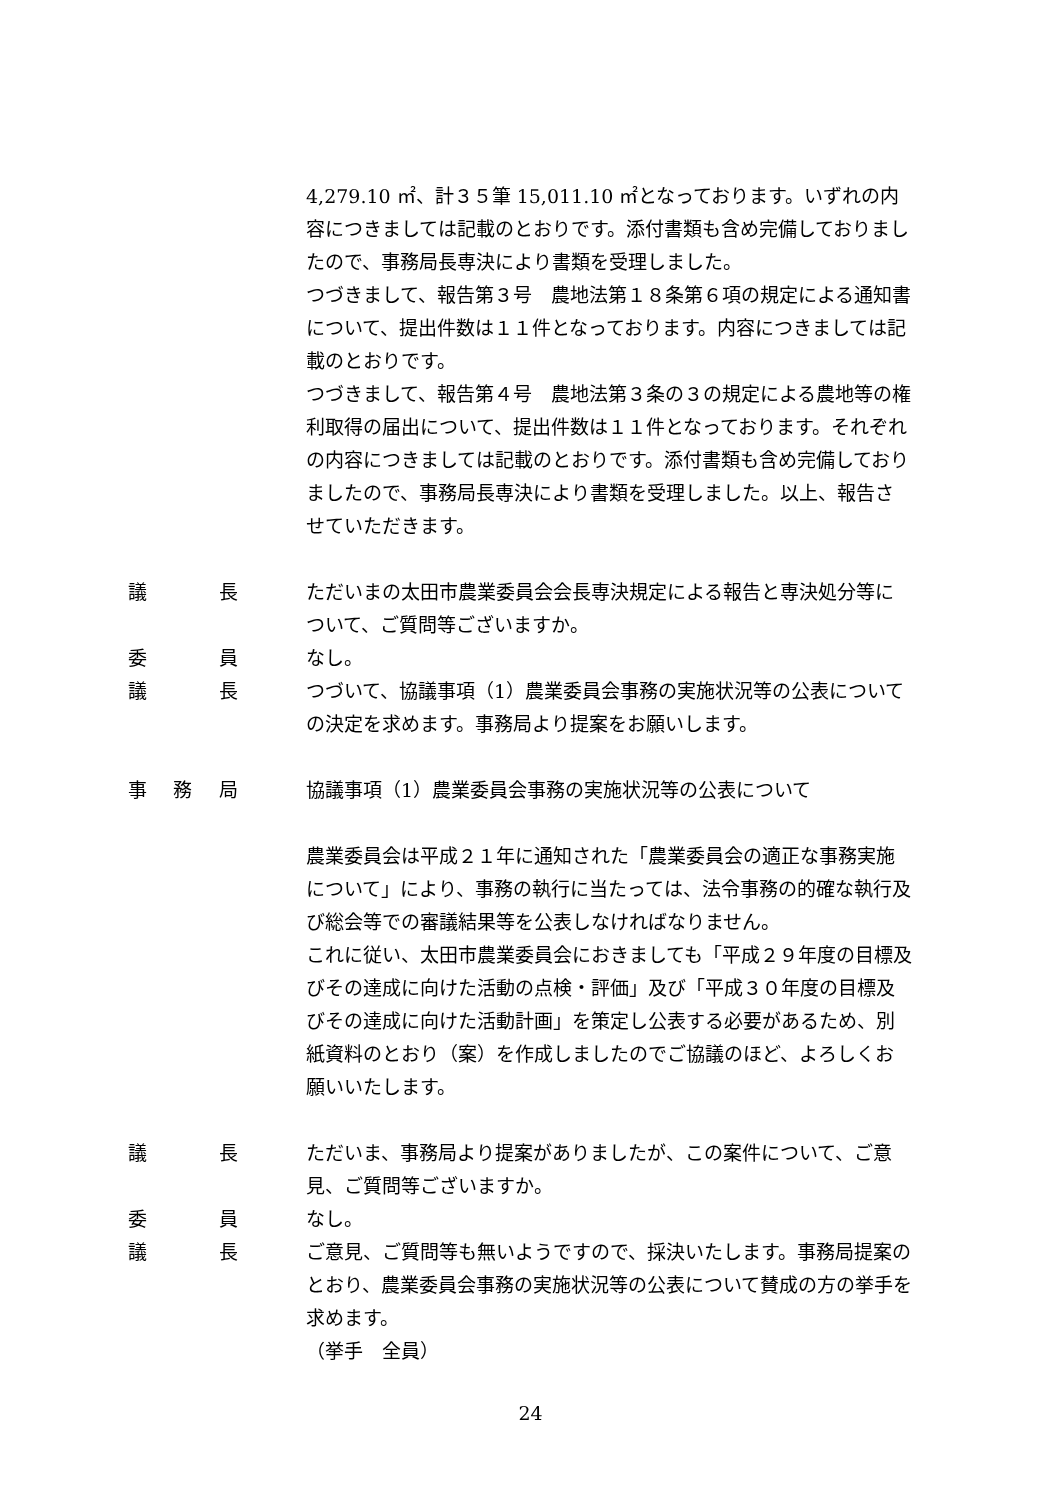4,279.10 ㎡、計３５筆 15,011.10 ㎡となっております。いずれの内容につきましては記載のとおりです。添付書類も含め完備しておりましたので、事務局長専決により書類を受理しました。
つづきまして、報告第３号　農地法第１８条第６項の規定による通知書について、提出件数は１１件となっております。内容につきましては記載のとおりです。
つづきまして、報告第４号　農地法第３条の３の規定による農地等の権利取得の届出について、提出件数は１１件となっております。それぞれの内容につきましては記載のとおりです。添付書類も含め完備しておりましたので、事務局長専決により書類を受理しました。以上、報告させていただきます。
議 長 ただいまの太田市農業委員会会長専決規定による報告と専決処分等について、ご質問等ございますか。
委 員 なし。
議 長 つづいて、協議事項（1）農業委員会事務の実施状況等の公表についての決定を求めます。事務局より提案をお願いします。
事 務 局 協議事項（1）農業委員会事務の実施状況等の公表について
農業委員会は平成２１年に通知された「農業委員会の適正な事務実施について」により、事務の執行に当たっては、法令事務の的確な執行及び総会等での審議結果等を公表しなければなりません。
これに従い、太田市農業委員会におきましても「平成２９年度の目標及びその達成に向けた活動の点検・評価」及び「平成３０年度の目標及びその達成に向けた活動計画」を策定し公表する必要があるため、別紙資料のとおり（案）を作成しましたのでご協議のほど、よろしくお願いいたします。
議 長 ただいま、事務局より提案がありましたが、この案件について、ご意見、ご質問等ございますか。
委 員 なし。
議 長 ご意見、ご質問等も無いようですので、採決いたします。事務局提案のとおり、農業委員会事務の実施状況等の公表について賛成の方の挙手を求めます。
（挙手　全員）
24